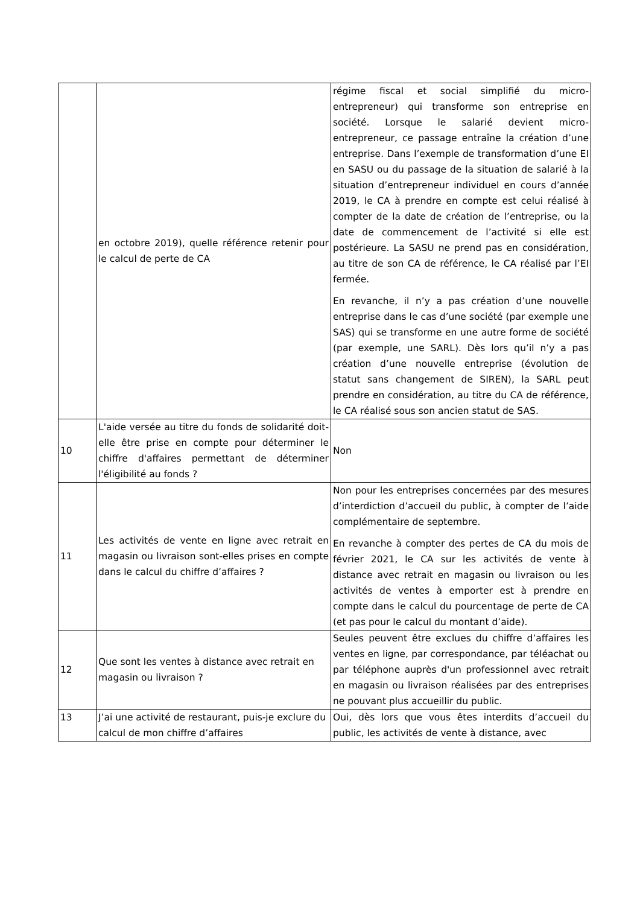| | en octobre 2019), quelle référence retenir pour le calcul de perte de CA | régime fiscal et social simplifié du micro-entrepreneur) qui transforme son entreprise en société. Lorsque le salarié devient micro-entrepreneur, ce passage entraîne la création d’une entreprise. Dans l’exemple de transformation d’une EI en SASU ou du passage de la situation de salarié à la situation d’entrepreneur individuel en cours d’année 2019, le CA à prendre en compte est celui réalisé à compter de la date de création de l’entreprise, ou la date de commencement de l’activité si elle est postérieure. La SASU ne prend pas en considération, au titre de son CA de référence, le CA réalisé par l’EI fermée. En revanche, il n’y a pas création d’une nouvelle entreprise dans le cas d’une société (par exemple une SAS) qui se transforme en une autre forme de société (par exemple, une SARL). Dès lors qu’il n’y a pas création d’une nouvelle entreprise (évolution de statut sans changement de SIREN), la SARL peut prendre en considération, au titre du CA de référence, le CA réalisé sous son ancien statut de SAS. |
| 10 | L'aide versée au titre du fonds de solidarité doit-elle être prise en compte pour déterminer le chiffre d'affaires permettant de déterminer l'éligibilité au fonds ? | Non |
| 11 | Les activités de vente en ligne avec retrait en magasin ou livraison sont-elles prises en compte dans le calcul du chiffre d’affaires ? | Non pour les entreprises concernées par des mesures d’interdiction d’accueil du public, à compter de l’aide complémentaire de septembre. En revanche à compter des pertes de CA du mois de février 2021, le CA sur les activités de vente à distance avec retrait en magasin ou livraison ou les activités de ventes à emporter est à prendre en compte dans le calcul du pourcentage de perte de CA (et pas pour le calcul du montant d’aide). |
| 12 | Que sont les ventes à distance avec retrait en magasin ou livraison ? | Seules peuvent être exclues du chiffre d’affaires les ventes en ligne, par correspondance, par téléachat ou par téléphone auprès d'un professionnel avec retrait en magasin ou livraison réalisées par des entreprises ne pouvant plus accueillir du public. |
| 13 | J’ai une activité de restaurant, puis-je exclure du calcul de mon chiffre d’affaires | Oui, dès lors que vous êtes interdits d’accueil du public, les activités de vente à distance, avec |